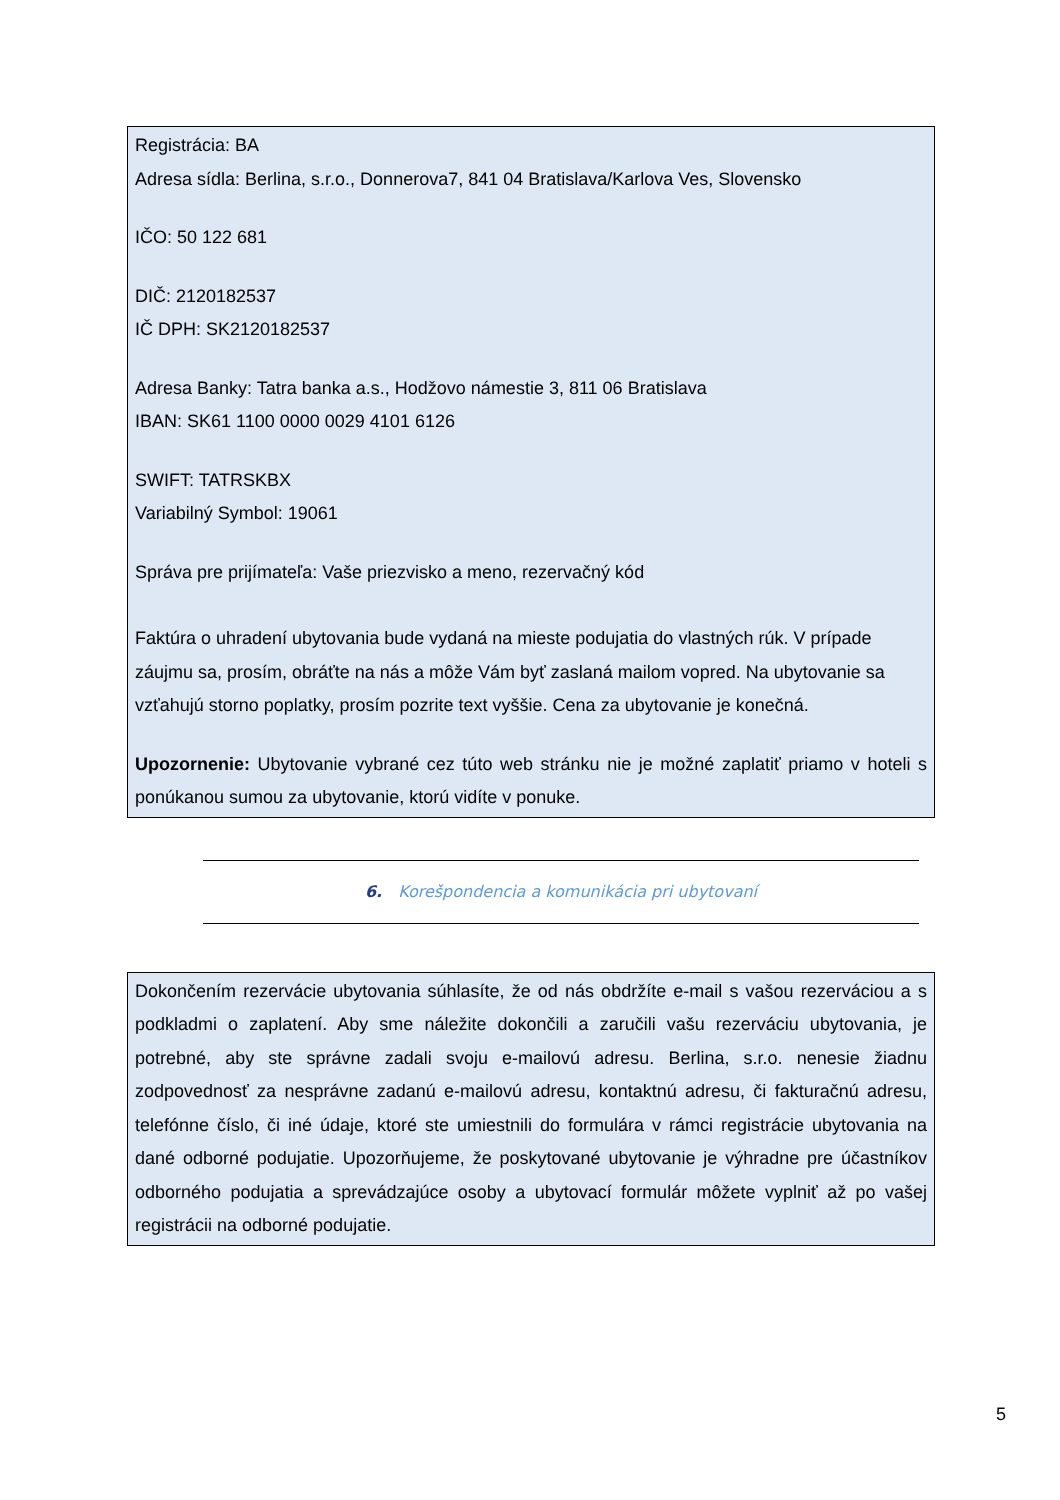Registrácia: BA
Adresa sídla: Berlina, s.r.o., Donnerova7, 841 04 Bratislava/Karlova Ves, Slovensko
IČO: 50 122 681
DIČ: 2120182537
IČ DPH: SK2120182537
Adresa Banky: Tatra banka a.s., Hodžovo námestie 3, 811 06 Bratislava
IBAN: SK61 1100 0000 0029 4101 6126
SWIFT: TATRSKBX
Variabilný Symbol: 19061
Správa pre prijímateľa: Vaše priezvisko a meno, rezervačný kód
Faktúra o uhradení ubytovania bude vydaná na mieste podujatia do vlastných rúk. V prípade záujmu sa, prosím, obráťte na nás a môže Vám byť zaslaná mailom vopred. Na ubytovanie sa vzťahujú storno poplatky, prosím pozrite text vyššie. Cena za ubytovanie je konečná.
Upozornenie: Ubytovanie vybrané cez túto web stránku nie je možné zaplatiť priamo v hoteli s ponúkanou sumou za ubytovanie, ktorú vidíte v ponuke.
6. Korešpondencia a komunikácia pri ubytovaní
Dokončením rezervácie ubytovania súhlasíte, že od nás obdržíte e-mail s vašou rezerváciou a s podkladmi o zaplatení. Aby sme náležite dokončili a zaručili vašu rezerváciu ubytovania, je potrebné, aby ste správne zadali svoju e-mailovú adresu. Berlina, s.r.o. nenesie žiadnu zodpovednosť za nesprávne zadanú e-mailovú adresu, kontaktnú adresu, či fakturačnú adresu, telefónne číslo, či iné údaje, ktoré ste umiestnili do formulára v rámci registrácie ubytovania na dané odborné podujatie. Upozorňujeme, že poskytované ubytovanie je výhradne pre účastníkov odborného podujatia a sprevádzajúce osoby a ubytovací formulár môžete vyplniť až po vašej registrácii na odborné podujatie.
5